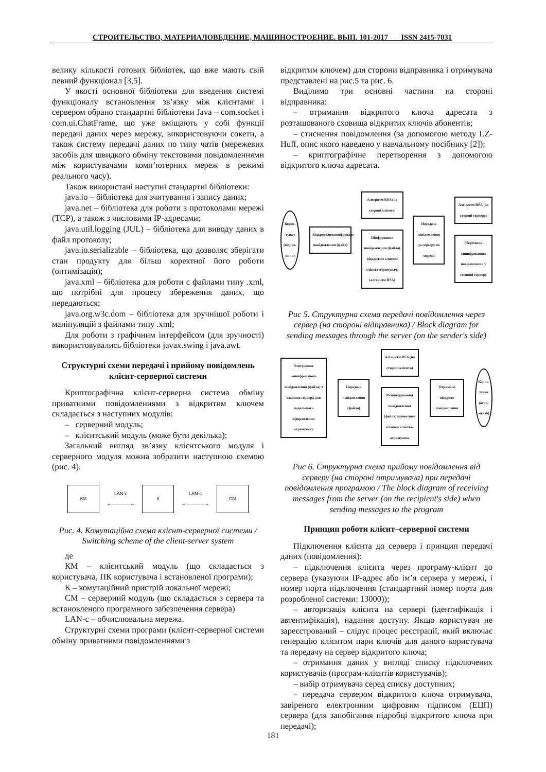СТРОИТЕЛЬСТВО, МАТЕРИАЛОВЕДЕНИЕ, МАШИНОСТРОЕНИЕ. ВЫП. 101-2017 ISSN 2415-7031
велику кількості готових бібліотек, що вже мають свій певний функціонал [3,5].
У якості основної бібліотеки для введення системі функціоналу встановлення зв’язку між клієнтами і сервером обрано стандартні бібліотеки Java – com.socket і com.ui.ChatFrame, що уже вміщають у собі функції передачі даних через мережу, використовуючи сокети, а також систему передачі даних по типу чатів (мережевих засобів для швидкого обміну текстовими повідомленнями між користувачами комп’ютерних мереж в режимі реального часу).
Також використані наступні стандартні бібліотеки:
java.io – бібліотека для зчитування і запису даних;
java.net – бібліотека для роботи з протоколами мережі (TCP), а також з числовими IP-адресами;
java.util.logging (JUL) – бібліотека для виводу даних в файл протоколу;
java.io.serializable – бібліотека, що дозволяє зберігати стан продукту для більш коректної його роботи (оптимізація);
java.xml – бібліотека для роботи с файлами типу .xml, що потрібні для процесу збереження даних, що передаються;
java.org.w3c.dom – бібліотека для зручнішої роботи і маніпуляцій з файлами типу .xml;
Для роботи з графічним інтерфейсом (для зручності) використовувались бібліотеки javax.swing і java.awt.
Структурні схеми передачі і прийому повідомлень клієнт-серверної системи
Криптографічна клієнт-серверна система обміну приватними повідомленнями з відкритим ключем складається з наступних модулів:
– серверний модуль;
– клієнтський модуль (може бути декілька);
Загальний вигляд зв’язку клієнтського модуля і серверного модуля можна зобразити наступною схемою (рис. 4).
КМ
LAN-c
←————→
К
LAN-c
←————→
СМ
Рис. 4. Комутаційна схема клієнт-серверної системи / Switching scheme of the client-server system
де
КМ – клієнтський модуль (що складається з користувача, ПК користувача і встановленої програми);
К – комутаційний пристрій локальної мережі;
СМ – серверний модуль (що складається з сервера та встановленого програмного забезпечення сервера)
LAN-c – обчислювальна мережа.
Структурні схеми програми (клієнт-серверної системи обміну приватними повідомленнями з
відкритим ключем) для сторони відправника і отримувача представлені на рис.5 та рис. 6.
Виділимо три основні частини на стороні відправника:
– отримання відкритого ключа адресата з розташованого сховища відкритих ключів абонентів;
– стиснення повідомлення (за допомогою методу LZ-Huff, опис якого наведено у навчальному посібнику [2]);
– криптографічне перетворення з допомогою відкритого ключа адресата.
Корис-
тувач
(відпра-
вник)
Відкрите,незашифроване повідомлення (файл)
Алгоритм RSA (на стороні клієнта)
Шифрування повідомлення (файла) відкритим ключем клієнта-отримувача (алгоритм RSA)
Передача повідомлення до серверу по мережі
Алгоритм RSA (на стороні серверу)
Зберігання зашифрованого повідомлення у сховищі серверу
Рис 5. Структурна схема передачі повідомлення через сервер (на стороні відправника) / Block diagram for sending messages through the server (on the sender's side)
Зчитування зашифрованого повідомлення (файла) з сховища сервера для подальшого відправлення отримувачу
Передача повідомлення (файла)
Алгоритм RSA (на стороні клієнта)
Розшифрування повідомлення (файла) приватним ключем клієнта-отримувача
Отримане відкрите повідомлення
Корис-
тувач
(отри-
мувач)
Рис 6. Структурна схема прийому повідомлення від серверу (на стороні отримувача) при передачі повідомлення програмою / The block diagram of receiving messages from the server (on the recipient's side) when sending messages to the program
Принцип роботи клієнт–серверної системи
Підключення клієнта до сервера і принцип передачі даних (повідомлення):
– підключення клієнта через програму-клієнт до сервера (указуючи IP-адрес або ім’я сервера у мережі, і номер порта підключення (стандартний номер порта для розробленої системи: 13000));
– авторизація клієнта на сервері (ідентифікація і автентифікація), надання доступу. Якщо користувач не зареєстрований – слідує процес реєстрації, який включає генерацію клієнтом пари ключів для даного користувача та передачу на сервер відкритого ключа;
– отримання даних у вигляді списку підключених користувачів (програм-клієнтів користувачів);
– вибір отримувача серед списку доступних;
– передача сервером відкритого ключа отримувача, завіреного електронним цифровим підписом (ЕЦП) сервера (для запобігання підробці відкритого ключа при передачі);
181